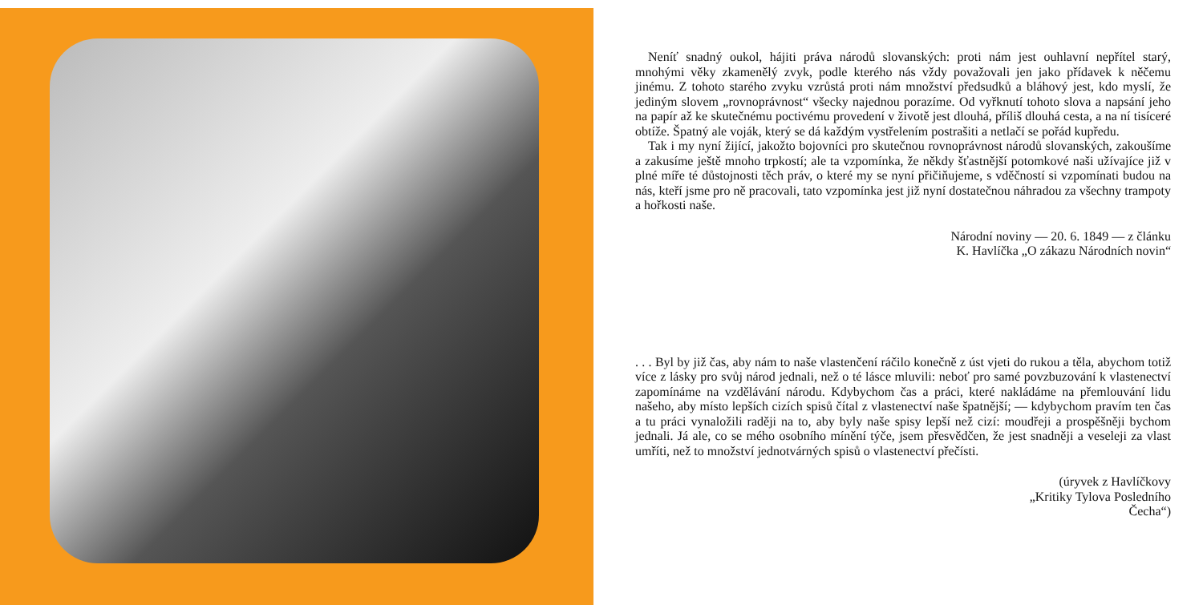Neníť snadný oukol, hájiti práva národů slovanských: proti nám jest ouhlavní nepřítel starý, mnohými věky zkamenělý zvyk, podle kterého nás vždy považovali jen jako přídavek k něčemu jinému. Z tohoto starého zvyku vzrůstá proti nám množství předsudků a bláhový jest, kdo myslí, že jediným slovem „rovnoprávnost“ všecky najednou porazíme. Od vyřknutí tohoto slova a napsání jeho na papír až ke skutečnému poctivému provedení v životě jest dlouhá, příliš dlouhá cesta, a na ní tisíceré obtíže. Špatný ale voják, který se dá každým vystřelením postrašiti a netlačí se pořád kupředu.
Tak i my nyní žijící, jakožto bojovníci pro skutečnou rovnoprávnost národů slovanských, zakoušíme a zakusíme ještě mnoho trpkostí; ale ta vzpomínka, že někdy šťastnější potomkové naši užívajíce již v plné míře té důstojnosti těch práv, o které my se nyní přičiňujeme, s vděčností si vzpomínati budou na nás, kteří jsme pro ně pracovali, tato vzpomínka jest již nyní dostatečnou náhradou za všechny trampoty a hořkosti naše.
Národní noviny — 20. 6. 1849 — z článku
K. Havlíčka „O zákazu Národních novin“
. . . Byl by již čas, aby nám to naše vlastenčení ráčilo konečně z úst vjeti do rukou a těla, abychom totiž více z lásky pro svůj národ jednali, než o té lásce mluvili: neboť pro samé povzbuzování k vlastenectví zapomínáme na vzdělávání národu. Kdybychom čas a práci, které nakládáme na přemlouvání lidu našeho, aby místo lepších cizích spisů čítal z vlastenectví naše špatnější; — kdybychom pravím ten čas a tu práci vynaložili raději na to, aby byly naše spisy lepší než cizí: moudřeji a prospěšněji bychom jednali. Já ale, co se mého osobního mínění týče, jsem přesvědčen, že jest snadněji a veseleji za vlast umříti, než to množství jednotvárných spisů o vlastenectví přečísti.
(úryvek z Havlíčkovy
„Kritiky Tylova Posledního
Čecha“)